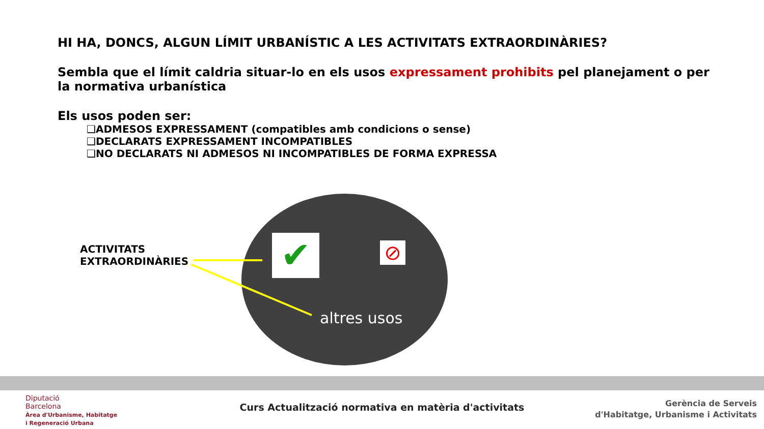HI HA, DONCS, ALGUN LÍMIT URBANÍSTIC A LES ACTIVITATS EXTRAORDINÀRIES?
Sembla que el límit caldria situar-lo en els usos expressament prohibits pel planejament o per la normativa urbanística
Els usos poden ser:
❑ADMESOS EXPRESSAMENT (compatibles amb condicions o sense)
❑DECLARATS EXPRESSAMENT INCOMPATIBLES
❑NO DECLARATS NI ADMESOS NI INCOMPATIBLES DE FORMA EXPRESSA
✔ ⊘
ACTIVITATS
EXTRAORDINÀRIES
altres usos
Diputació
Barcelona
Àrea d'Urbanisme, Habitatge
i Regeneració Urbana
Curs Actualització normativa en matèria d'activitats
Gerència de Serveis
d'Habitatge, Urbanisme i Activitats